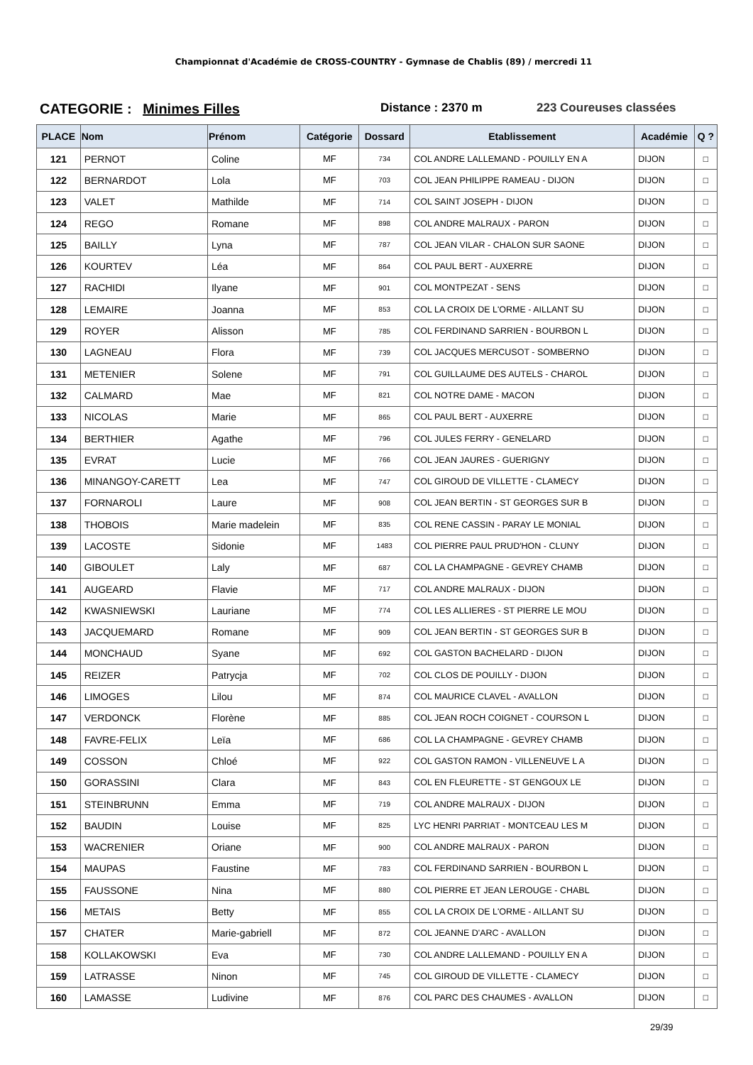Championnat d'Académie de CROSS-COUNTRY - Gymnase de Chablis (89) / mercredi 11
CATEGORIE : Minimes Filles
Distance : 2370 m 223 Coureuses classées
| PLACE | Nom | Prénom | Catégorie | Dossard | Etablissement | Académie | Q ? |
| --- | --- | --- | --- | --- | --- | --- | --- |
| 121 | PERNOT | Coline | MF | 734 | COL ANDRE LALLEMAND - POUILLY EN A | DIJON | □ |
| 122 | BERNARDOT | Lola | MF | 703 | COL JEAN PHILIPPE RAMEAU - DIJON | DIJON | □ |
| 123 | VALET | Mathilde | MF | 714 | COL SAINT JOSEPH - DIJON | DIJON | □ |
| 124 | REGO | Romane | MF | 898 | COL ANDRE MALRAUX - PARON | DIJON | □ |
| 125 | BAILLY | Lyna | MF | 787 | COL JEAN VILAR - CHALON SUR SAONE | DIJON | □ |
| 126 | KOURTEV | Léa | MF | 864 | COL PAUL BERT - AUXERRE | DIJON | □ |
| 127 | RACHIDI | Ilyane | MF | 901 | COL MONTPEZAT - SENS | DIJON | □ |
| 128 | LEMAIRE | Joanna | MF | 853 | COL LA CROIX DE L'ORME - AILLANT SU | DIJON | □ |
| 129 | ROYER | Alisson | MF | 785 | COL FERDINAND SARRIEN - BOURBON L | DIJON | □ |
| 130 | LAGNEAU | Flora | MF | 739 | COL JACQUES MERCUSOT - SOMBERNO | DIJON | □ |
| 131 | METENIER | Solene | MF | 791 | COL GUILLAUME DES AUTELS - CHAROL | DIJON | □ |
| 132 | CALMARD | Mae | MF | 821 | COL NOTRE DAME - MACON | DIJON | □ |
| 133 | NICOLAS | Marie | MF | 865 | COL PAUL BERT - AUXERRE | DIJON | □ |
| 134 | BERTHIER | Agathe | MF | 796 | COL JULES FERRY - GENELARD | DIJON | □ |
| 135 | EVRAT | Lucie | MF | 766 | COL JEAN JAURES - GUERIGNY | DIJON | □ |
| 136 | MINANGOY-CARETT | Lea | MF | 747 | COL GIROUD DE VILLETTE - CLAMECY | DIJON | □ |
| 137 | FORNAROLI | Laure | MF | 908 | COL JEAN BERTIN - ST GEORGES SUR B | DIJON | □ |
| 138 | THOBOIS | Marie madelein | MF | 835 | COL RENE CASSIN - PARAY LE MONIAL | DIJON | □ |
| 139 | LACOSTE | Sidonie | MF | 1483 | COL PIERRE PAUL PRUD'HON - CLUNY | DIJON | □ |
| 140 | GIBOULET | Laly | MF | 687 | COL LA CHAMPAGNE - GEVREY CHAMB | DIJON | □ |
| 141 | AUGEARD | Flavie | MF | 717 | COL ANDRE MALRAUX - DIJON | DIJON | □ |
| 142 | KWASNIEWSKI | Lauriane | MF | 774 | COL LES ALLIERES - ST PIERRE LE MOU | DIJON | □ |
| 143 | JACQUEMARD | Romane | MF | 909 | COL JEAN BERTIN - ST GEORGES SUR B | DIJON | □ |
| 144 | MONCHAUD | Syane | MF | 692 | COL GASTON BACHELARD - DIJON | DIJON | □ |
| 145 | REIZER | Patrycja | MF | 702 | COL CLOS DE POUILLY - DIJON | DIJON | □ |
| 146 | LIMOGES | Lilou | MF | 874 | COL MAURICE CLAVEL - AVALLON | DIJON | □ |
| 147 | VERDONCK | Florène | MF | 885 | COL JEAN ROCH COIGNET - COURSON L | DIJON | □ |
| 148 | FAVRE-FELIX | Leïa | MF | 686 | COL LA CHAMPAGNE - GEVREY CHAMB | DIJON | □ |
| 149 | COSSON | Chloé | MF | 922 | COL GASTON RAMON - VILLENEUVE L A | DIJON | □ |
| 150 | GORASSINI | Clara | MF | 843 | COL EN FLEURETTE - ST GENGOUX LE | DIJON | □ |
| 151 | STEINBRUNN | Emma | MF | 719 | COL ANDRE MALRAUX - DIJON | DIJON | □ |
| 152 | BAUDIN | Louise | MF | 825 | LYC HENRI PARRIAT - MONTCEAU LES M | DIJON | □ |
| 153 | WACRENIER | Oriane | MF | 900 | COL ANDRE MALRAUX - PARON | DIJON | □ |
| 154 | MAUPAS | Faustine | MF | 783 | COL FERDINAND SARRIEN - BOURBON L | DIJON | □ |
| 155 | FAUSSONE | Nina | MF | 880 | COL PIERRE ET JEAN LEROUGE - CHABL | DIJON | □ |
| 156 | METAIS | Betty | MF | 855 | COL LA CROIX DE L'ORME - AILLANT SU | DIJON | □ |
| 157 | CHATER | Marie-gabriell | MF | 872 | COL JEANNE D'ARC - AVALLON | DIJON | □ |
| 158 | KOLLAKOWSKI | Eva | MF | 730 | COL ANDRE LALLEMAND - POUILLY EN A | DIJON | □ |
| 159 | LATRASSE | Ninon | MF | 745 | COL GIROUD DE VILLETTE - CLAMECY | DIJON | □ |
| 160 | LAMASSE | Ludivine | MF | 876 | COL PARC DES CHAUMES - AVALLON | DIJON | □ |
29/39